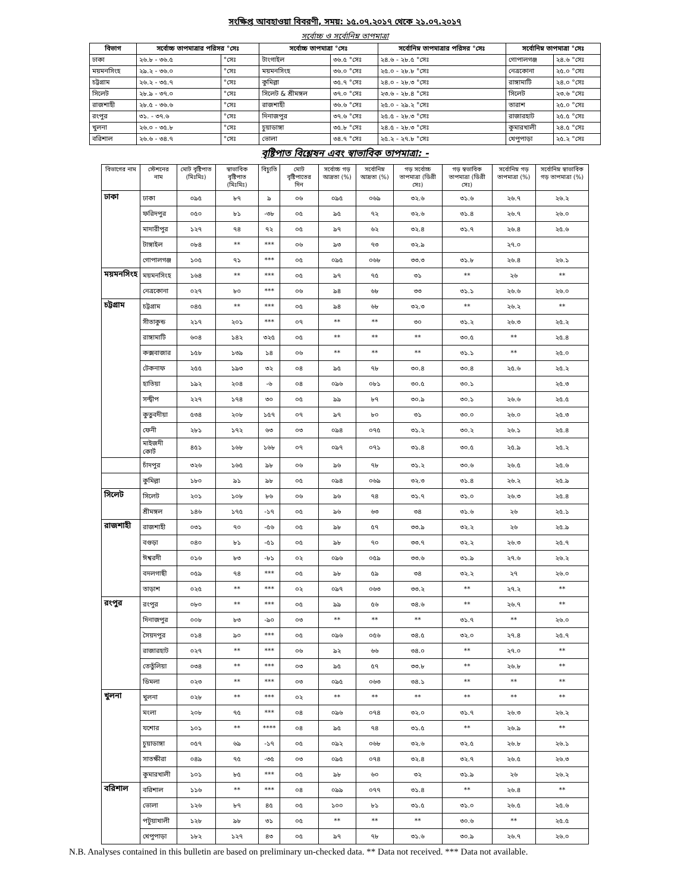সংক্ষিপ্ত আবহাওয়া বিবরণী, সময়: ১৫.০৭.২০১৭ থেকে ২১.০৭.২০১৭
সর্বোচ্চ ও সর্বোনিম্ন তাপমাত্রা
| বিভাগ | সর্বোচ্চ তাপমাত্রার পরিসর °সেঃ | | সর্বোচ্চ তাপমাত্রা °সেঃ | | সর্বোনিম্ন তাপমাত্রার পরিসর °সেঃ | সর্বোনিম্ন তাপমাত্রা °সেঃ | |
| --- | --- | --- | --- | --- | --- | --- | --- |
| ঢাকা | ২৬.৮ - ৩৬.৫ | °সেঃ | টাংগাইল | ৩৬.৫ °সেঃ | ২৪.৬ - ২৮.৫ °সেঃ | গোপালগঞ্জ | ২৪.৬ °সেঃ |
| ময়মনসিংহ | ২৯.২ - ৩৬.০ | °সেঃ | ময়মনসিংহ | ৩৬.০ °সেঃ | ২৫.০ - ২৮.৮ °সেঃ | নেত্রকোনা | ২৫.০ °সেঃ |
| চট্টগ্রাম | ২৬.২ - ৩৫.৭ | °সেঃ | কুমিল্লা | ৩৫.৭ °সেঃ | ২৪.০ - ২৮.৩ °সেঃ | রাঙ্গামাটি | ২৪.০ °সেঃ |
| সিলেট | ২৮.৯ - ৩৭.০ | °সেঃ | সিলেট & শ্রীমঙ্গল | ৩৭.০ °সেঃ | ২৩.৬ - ২৮.৪ °সেঃ | সিলেট | ২৩.৬ °সেঃ |
| রাজশাহী | ২৮.৫ - ৩৬.৬ | °সেঃ | রাজশাহী | ৩৬.৬ °সেঃ | ২৫.০ - ২৯.২ °সেঃ | তারাশ | ২৫.০ °সেঃ |
| রংপুর | ৩১. - ৩৭.৬ | °সেঃ | দিনাজপুর | ৩৭.৬ °সেঃ | ২৫.৫ - ২৮.৩ °সেঃ | রাজারহাট | ২৫.৫ °সেঃ |
| খুলনা | ২৬.০ - ৩৫.৮ | °সেঃ | চুয়াডাঙ্গা | ৩৫.৮ °সেঃ | ২৪.৫ - ২৮.৩ °সেঃ | কুমারখালী | ২৪.৫ °সেঃ |
| বরিশাল | ২৬.৬ - ৩৪.৭ | °সেঃ | ভোলা | ৩৪.৭ °সেঃ | ২৫.২ - ২৭.৮ °সেঃ | খেপুপাড়া | ২৫.২ °সেঃ |
বৃষ্টিপাত বিশ্লেষন এবং স্বাভাবিক তাপমাত্রা: -
| বিভাগের নাম | স্টেশনের নাম | মোট বৃষ্টিপাত (মিঃমিঃ) | স্বাভাবিক বৃষ্টিপাত (মিঃমিঃ) | বিচ্যুতি | মোট বৃষ্টিপাতের দিন | সর্বোচ্চ গড় আদ্রতা (%) | সর্বোনিম্ন আদ্রতা (%) | গড় সর্বোচ্চ তাপমাত্রা (ডিগ্রী সেঃ) | গড় স্বভাবিক তাপমাত্রা (ডিগ্রী সেঃ) | সর্বোনিম্ন গড় তাপমাত্রা (%) | সর্বোনিম্ন স্বাভাবিক গড় তাপমাত্রা (%) |
| --- | --- | --- | --- | --- | --- | --- | --- | --- | --- | --- | --- |
| ঢাকা | ঢাকা | ০৯৫ | ৮৭ | ৯ | ০৬ | ০৯৫ | ০৬৯ | ৩২.৬ | ৩১.৬ | ২৬.৭ | ২৬.২ |
| | ফরিদপুর | ০৫০ | ৮১ | -৩৮ | ০৫ | ৯৫ | ৭২ | ৩২.৬ | ৩১.৪ | ২৬.৭ | ২৬.০ |
| | মাদারীপুর | ১২৭ | ৭৪ | ৭২ | ০৫ | ৯৭ | ৬২ | ৩২.৪ | ৩১.৭ | ২৬.৪ | ২৫.৬ |
| | টাঙ্গাইল | ০৮৪ | ** | *** | ০৬ | ৯৩ | ৭৩ | ৩২.৯ | | ২৭.০ | |
| | গোপালগঞ্জ | ১০৫ | ৭১ | *** | ০৫ | ০৯৫ | ০৬৮ | ৩৩.৩ | ৩১.৮ | ২৬.৪ | ২৬.১ |
| ময়মনসিংহ | ময়মনসিংহ | ১৬৪ | ** | *** | ০৫ | ৯৭ | ৭৫ | ৩১ | ** | ২৬ | ** |
| | নেত্রকোনা | ০২৭ | ৮০ | *** | ০৬ | ৯৪ | ৬৮ | ৩৩ | ৩১.১ | ২৬.৬ | ২৬.০ |
| চট্টগ্রাম | চট্টগ্রাম | ০৪৫ | ** | *** | ০৫ | ৯৪ | ৬৮ | ৩২.৩ | ** | ২৬.২ | ** |
| | সীতাকুন্ড | ২১৭ | ২০১ | *** | ০৭ | ** | ** | ৩০ | ৩১.২ | ২৬.৩ | ২৫.২ |
| | রাঙ্গামাটি | ৬০৪ | ১৪২ | ৩২৫ | ০৫ | ** | ** | ** | ৩০.৫ | ** | ২৫.৪ |
| | কক্সবাজার | ১৫৮ | ১৩৯ | ১৪ | ০৬ | ** | ** | ** | ৩১.১ | ** | ২৫.০ |
| | টেকনাফ | ২৫৫ | ১৯৩ | ৩২ | ০৪ | ৯৫ | ৭৮ | ৩০.৪ | ৩০.৪ | ২৫.৬ | ২৫.২ |
| | হাতিয়া | ১৯২ | ২০৪ | -৬ | ০৪ | ০৯৬ | ০৮১ | ৩০.৫ | ৩০.১ | | ২৫.৩ |
| | সন্দ্বীপ | ২২৭ | ১৭৪ | ৩০ | ০৫ | ৯৯ | ৮৭ | ৩০.৯ | ৩০.১ | ২৬.৬ | ২৫.৫ |
| | কুতুবদীয়া | ৫৩৪ | ২০৮ | ১৫৭ | ০৭ | ৯৭ | ৮০ | ৩১ | ৩০.০ | ২৬.০ | ২৫.৩ |
| | ফেনী | ২৮১ | ১৭২ | ৬৩ | ০৩ | ০৯৪ | ০৭৫ | ৩১.২ | ৩০.২ | ২৬.১ | ২৫.৪ |
| | মাইজদী কোর্ট | ৪৫১ | ১৬৮ | ১৬৮ | ০৭ | ০৯৭ | ০৭১ | ৩১.৪ | ৩০.৫ | ২৫.৯ | ২৫.২ |
| | চাঁদপুর | ৩২৬ | ১৬৫ | ৯৮ | ০৬ | ৯৬ | ৭৮ | ৩১.২ | ৩০.৬ | ২৬.৫ | ২৫.৬ |
| | কুমিল্লা | ১৮০ | ৯১ | ৯৮ | ০৫ | ০৯৪ | ০৬৯ | ৩২.৩ | ৩১.৪ | ২৬.২ | ২৫.৯ |
| সিলেট | সিলেট | ২০১ | ১০৮ | ৮৬ | ০৬ | ৯৬ | ৭৪ | ৩১.৭ | ৩১.০ | ২৬.৩ | ২৫.৪ |
| | শ্রীমঙ্গল | ১৪৬ | ১৭৫ | -১৭ | ০৫ | ৯৬ | ৬৩ | ৩৪ | ৩১.৬ | ২৬ | ২৫.১ |
| রাজশাহী | রাজশাহী | ০৩১ | ৭০ | -৫৬ | ০৫ | ৯৮ | ৫৭ | ৩৩.৯ | ৩২.২ | ২৬ | ২৫.৯ |
| | বগুড়া | ০৪০ | ৮১ | -৫১ | ০৫ | ৯৮ | ৭০ | ৩৩.৭ | ৩২.২ | ২৬.৩ | ২৫.৭ |
| | ঈশ্বরদী | ০১৬ | ৮৩ | -৮১ | ০২ | ০৯৬ | ০৫৯ | ৩৩.৬ | ৩১.৯ | ২৭.৬ | ২৬.২ |
| | বদলগাছী | ০৫৯ | ৭৪ | *** | ০৫ | ৯৮ | ৫৯ | ৩৪ | ৩২.২ | ২৭ | ২৬.০ |
| | তাড়াশ | ০২৫ | ** | *** | ০২ | ০৯৭ | ০৬৩ | ৩৩.২ | ** | ২৭.২ | ** |
| রংপুর | রংপুর | ০৮০ | ** | *** | ০৫ | ৯৯ | ৫৬ | ৩৪.৬ | ** | ২৬.৭ | ** |
| | দিনাজপুর | ০০৮ | ৮৩ | -৯০ | ০৩ | ** | ** | ** | ৩১.৭ | ** | ২৬.০ |
| | সৈয়দপুর | ০১৪ | ৯০ | *** | ০৫ | ০৯৬ | ০৫৬ | ৩৪.৫ | ৩২.০ | ২৭.৪ | ২৫.৭ |
| | রাজারহাট | ০২৭ | ** | *** | ০৬ | ৯২ | ৬৬ | ৩৪.০ | ** | ২৭.০ | ** |
| | তেতুঁলিয়া | ০৩৪ | ** | *** | ০৩ | ৯৫ | ৫৭ | ৩৩.৮ | ** | ২৬.৮ | ** |
| | ডিমলা | ০২৩ | ** | *** | ০৩ | ০৯৫ | ০৬৩ | ৩৪.১ | ** | ** | ** |
| খুলনা | খুলনা | ০২৮ | ** | *** | ০২ | ** | ** | ** | ** | ** | ** |
| | মংলা | ২০৮ | ৭৫ | *** | ০৪ | ০৯৬ | ০৭৪ | ৩২.০ | ৩১.৭ | ২৬.৩ | ২৬.২ |
| | যশোর | ১০১ | ** | **** | ০৪ | ৯৫ | ৭৪ | ৩১.৫ | ** | ২৬.৯ | ** |
| | চুয়াডাঙ্গা | ০৫৭ | ৬৯ | -১৭ | ০৫ | ০৯২ | ০৬৮ | ৩২.৬ | ৩২.৫ | ২৬.৮ | ২৬.১ |
| | সাতক্ষীরা | ০৪৯ | ৭৫ | -৩৫ | ০৩ | ০৯৫ | ০৭৪ | ৩২.৪ | ৩২.৭ | ২৬.৫ | ২৬.৩ |
| | কুমারখালী | ১০১ | ৮৫ | *** | ০৫ | ৯৮ | ৬০ | ৩২ | ৩১.৯ | ২৬ | ২৬.২ |
| বরিশাল | বরিশাল | ১১৬ | ** | *** | ০৪ | ০৯৯ | ০৭৭ | ৩১.৪ | ** | ২৬.৪ | ** |
| | ভোলা | ১২৬ | ৮৭ | ৪৫ | ০৫ | ১০০ | ৮১ | ৩১.৫ | ৩১.০ | ২৬.৫ | ২৫.৬ |
| | পটুয়াখালী | ১২৮ | ৯৮ | ৩১ | ০৫ | ** | ** | ** | ৩০.৬ | ** | ২৫.৫ |
| | খেপুপাড়া | ১৮২ | ১২৭ | ৪৩ | ০৫ | ৯৭ | ৭৮ | ৩১.৬ | ৩০.৯ | ২৬.৭ | ২৬.০ |
N.B. Analyses contained in this bulletin are based on preliminary un-checked data. ** Data not received. *** Data not available.